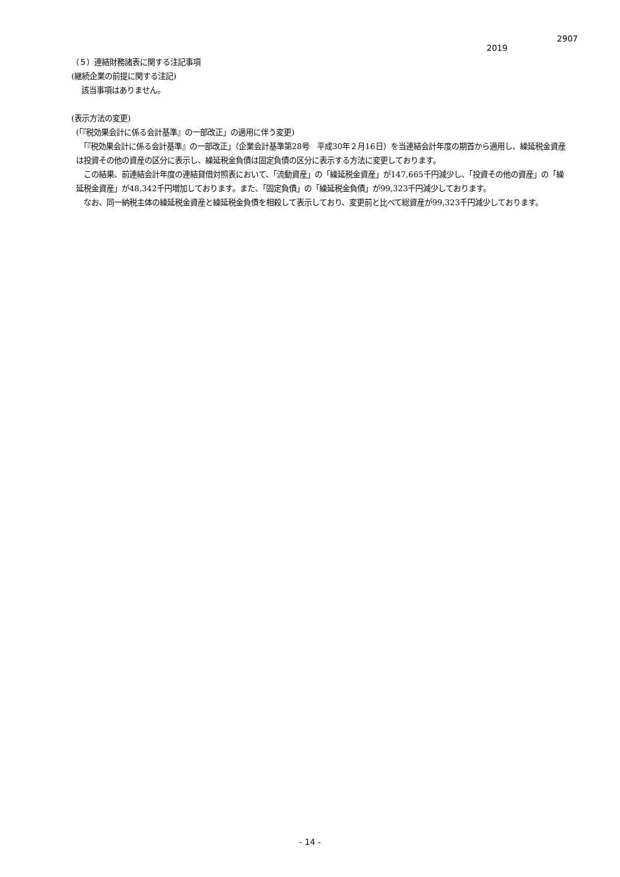2907
2019
（５）連結財務諸表に関する注記事項
(継続企業の前提に関する注記)
　 該当事項はありません。
(表示方法の変更)
(「『税効果会計に係る会計基準』の一部改正」の適用に伴う変更)
　「『税効果会計に係る会計基準』の一部改正」（企業会計基準第28号　平成30年２月16日）を当連結会計年度の期首から適用し、繰延税金資産は投資その他の資産の区分に表示し、繰延税金負債は固定負債の区分に表示する方法に変更しております。
　この結果、前連結会計年度の連結貸借対照表において、「流動資産」の「繰延税金資産」が147,665千円減少し、「投資その他の資産」の「繰延税金資産」が48,342千円増加しております。また、「固定負債」の「繰延税金負債」が99,323千円減少しております。
　なお、同一納税主体の繰延税金資産と繰延税金負債を相殺して表示しており、変更前と比べて総資産が99,323千円減少しております。
- 14 -